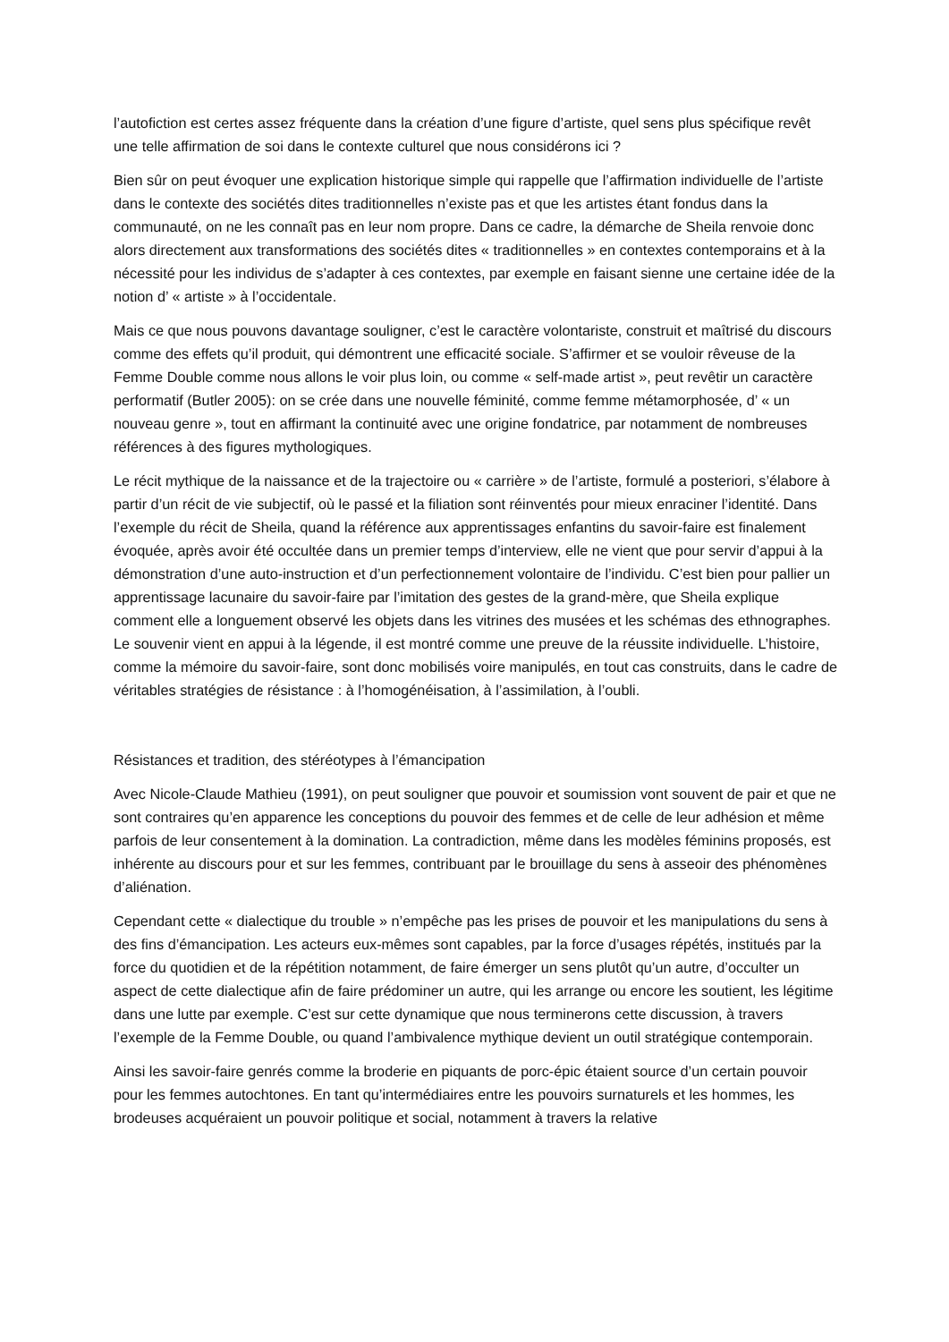l’autofiction est certes assez fréquente dans la création d’une figure d’artiste, quel sens plus spécifique revêt une telle affirmation de soi dans le contexte culturel que nous considérons ici ?
Bien sûr on peut évoquer une explication historique simple qui rappelle que l’affirmation individuelle de l’artiste dans le contexte des sociétés dites traditionnelles n’existe pas et que les artistes étant fondus dans la communauté, on ne les connaît pas en leur nom propre. Dans ce cadre, la démarche de Sheila renvoie donc alors directement aux transformations des sociétés dites « traditionnelles » en contextes contemporains et à la nécessité pour les individus de s’adapter à ces contextes, par exemple en faisant sienne une certaine idée de la notion d’ « artiste » à l’occidentale.
Mais ce que nous pouvons davantage souligner, c’est le caractère volontariste, construit et maîtrisé du discours comme des effets qu’il produit, qui démontrent une efficacité sociale. S’affirmer et se vouloir rêveuse de la Femme Double comme nous allons le voir plus loin, ou comme « self-made artist », peut revêtir un caractère performatif (Butler 2005): on se crée dans une nouvelle féminité, comme femme métamorphosée, d’ « un nouveau genre », tout en affirmant la continuité avec une origine fondatrice, par notamment de nombreuses références à des figures mythologiques.
Le récit mythique de la naissance et de la trajectoire ou « carrière » de l’artiste, formulé a posteriori, s’élabore à partir d’un récit de vie subjectif, où le passé et la filiation sont réinventés pour mieux enraciner l’identité. Dans l’exemple du récit de Sheila, quand la référence aux apprentissages enfantins du savoir-faire est finalement évoquée, après avoir été occultée dans un premier temps d’interview, elle ne vient que pour servir d’appui à la démonstration d’une auto-instruction et d’un perfectionnement volontaire de l’individu. C’est bien pour pallier un apprentissage lacunaire du savoir-faire par l’imitation des gestes de la grand-mère, que Sheila explique comment elle a longuement observé les objets dans les vitrines des musées et les schémas des ethnographes. Le souvenir vient en appui à la légende, il est montré comme une preuve de la réussite individuelle. L’histoire, comme la mémoire du savoir-faire, sont donc mobilisés voire manipulés, en tout cas construits, dans le cadre de véritables stratégies de résistance : à l’homogénéisation, à l’assimilation, à l’oubli.
Résistances et tradition, des stéréotypes à l’émancipation
Avec Nicole-Claude Mathieu (1991), on peut souligner que pouvoir et soumission vont souvent de pair et que ne sont contraires qu’en apparence les conceptions du pouvoir des femmes et de celle de leur adhésion et même parfois de leur consentement à la domination. La contradiction, même dans les modèles féminins proposés, est inhérente au discours pour et sur les femmes, contribuant par le brouillage du sens à asseoir des phénomènes d’aliénation.
Cependant cette « dialectique du trouble » n’empêche pas les prises de pouvoir et les manipulations du sens à des fins d’émancipation. Les acteurs eux-mêmes sont capables, par la force d’usages répétés, institués par la force du quotidien et de la répétition notamment, de faire émerger un sens plutôt qu’un autre, d’occulter un aspect de cette dialectique afin de faire prédominer un autre, qui les arrange ou encore les soutient, les légitime dans une lutte par exemple. C’est sur cette dynamique que nous terminerons cette discussion, à travers l’exemple de la Femme Double, ou quand l’ambivalence mythique devient un outil stratégique contemporain.
Ainsi les savoir-faire genrés comme la broderie en piquants de porc-épic étaient source d’un certain pouvoir pour les femmes autochtones. En tant qu’intermédiaires entre les pouvoirs surnaturels et les hommes, les brodeuses acquéraient un pouvoir politique et social, notamment à travers la relative